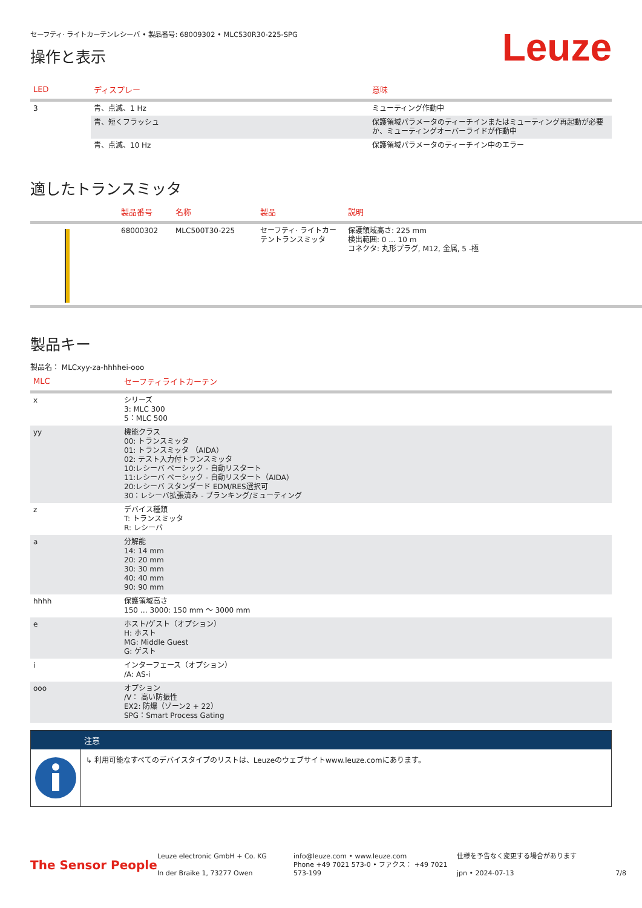セーフティ· ライトカーテンレシーバ • 製品番号: 68009302 • MLC530R30-225-SPG
操作と表示
Leuze
| LED | ディスプレー | 意味 |
| --- | --- | --- |
| 3 | 青、点滅、1 Hz | ミューティング作動中 |
| | 青、短くフラッシュ | 保護領域パラメータのティーチインまたはミューティング再起動が必要か、ミューティングオーバーライドが作動中 |
| | 青、点滅、10 Hz | 保護領域パラメータのティーチイン中のエラー |
適したトランスミッタ
| . | 製品番号 | 名称 | 製品 | 説明 |
| --- | --- | --- | --- | --- |
| | 68000302 | MLC500T30-225 | セーフティ· ライトカーテントランスミッタ | 保護領域高さ: 225 mm 検出範囲: 0 ... 10 m コネクタ: 丸形プラグ, M12, 金属, 5 -極 |
製品キー
製品名： MLCxyy-za-hhhhei-ooo
| MLC | セーフティライトカーテン |
| --- | --- |
| x | シリーズ 3: MLC 300 5：MLC 500 |
| yy | 機能クラス 00: トランスミッタ 01: トランスミッタ （AIDA） 02: テスト入力付トランスミッタ 10:レシーバ ベーシック - 自動リスタート 11:レシーバ ベーシック - 自動リスタート（AIDA） 20:レシーバ スタンダード EDM/RES選択可 30：レシーバ拡張済み - ブランキング/ミューティング |
| z | デバイス種類 T: トランスミッタ R: レシーバ |
| a | 分解能 14: 14 mm 20: 20 mm 30: 30 mm 40: 40 mm 90: 90 mm |
| hhhh | 保護領域高さ 150 … 3000: 150 mm ～ 3000 mm |
| e | ホスト/ゲスト（オプション） H: ホスト MG: Middle Guest G: ゲスト |
| i | インターフェース（オプション） /A: AS-i |
| ooo | オプション /V： 高い防振性 EX2: 防爆（ゾーン2 + 22） SPG：Smart Process Gating |
注意
↳ 利用可能なすべてのデバイスタイプのリストは、Leuzeのウェブサイトwww.leuze.comにあります。
The Sensor People
Leuze electronic GmbH + Co. KG
In der Braike 1, 73277 Owen
info@leuze.com • www.leuze.com
Phone +49 7021 573-0 • ファクス： +49 7021 573-199
仕様を予告なく変更する場合があります
jpn • 2024-07-13
7/8